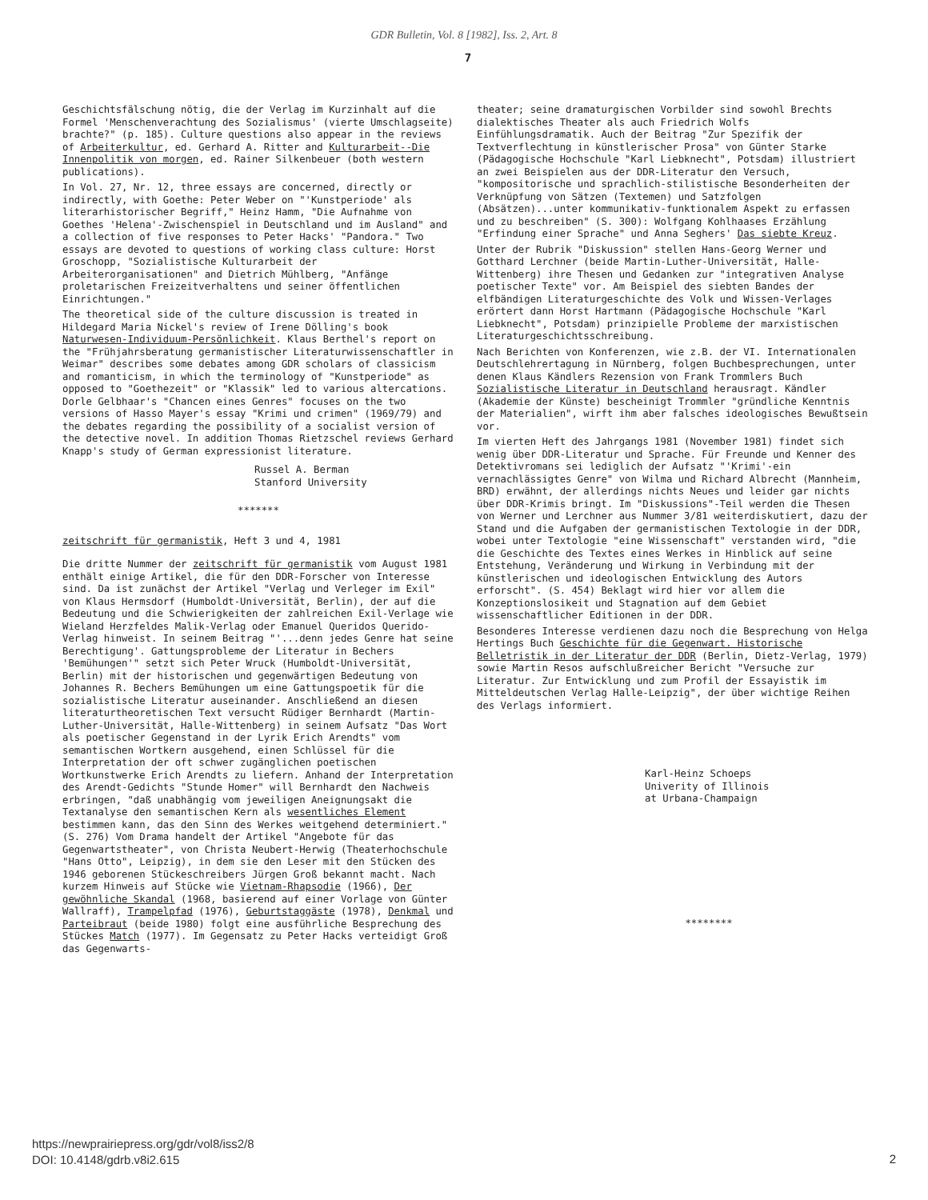GDR Bulletin, Vol. 8 [1982], Iss. 2, Art. 8
7
Geschichtsfälschung nötig, die der Verlag im Kurzinhalt auf die Formel 'Menschenverachtung des Sozialismus' (vierte Umschlagseite) brachte?" (p. 185). Culture questions also appear in the reviews of Arbeiterkultur, ed. Gerhard A. Ritter and Kulturarbeit--Die Innenpolitik von morgen, ed. Rainer Silkenbeuer (both western publications).
In Vol. 27, Nr. 12, three essays are concerned, directly or indirectly, with Goethe: Peter Weber on "'Kunstperiode' als literarhistorischer Begriff," Heinz Hamm, "Die Aufnahme von Goethes 'Helena'-Zwischenspiel in Deutschland und im Ausland" and a collection of five responses to Peter Hacks' "Pandora." Two essays are devoted to questions of working class culture: Horst Groschopp, "Sozialistische Kulturarbeit der Arbeiterorganisationen" and Dietrich Mühlberg, "Anfänge proletarischen Freizeitverhaltens und seiner öffentlichen Einrichtungen."
The theoretical side of the culture discussion is treated in Hildegard Maria Nickel's review of Irene Dölling's book Naturwesen-Individuum-Persönlichkeit. Klaus Berthel's report on the "Frühjahrsberatung germanistischer Literaturwissenschaftler in Weimar" describes some debates among GDR scholars of classicism and romanticism, in which the terminology of "Kunstperiode" as opposed to "Goethezeit" or "Klassik" led to various altercations. Dorle Gelbhaar's "Chancen eines Genres" focuses on the two versions of Hasso Mayer's essay "Krimi und crimen" (1969/79) and the debates regarding the possibility of a socialist version of the detective novel. In addition Thomas Rietzschel reviews Gerhard Knapp's study of German expressionist literature.
Russel A. Berman
Stanford University
*******
zeitschrift für germanistik, Heft 3 und 4, 1981
Die dritte Nummer der zeitschrift für germanistik vom August 1981 enthält einige Artikel, die für den DDR-Forscher von Interesse sind. Da ist zunächst der Artikel "Verlag und Verleger im Exil" von Klaus Hermsdorf (Humboldt-Universität, Berlin), der auf die Bedeutung und die Schwierigkeiten der zahlreichen Exil-Verlage wie Wieland Herzfeldes Malik-Verlag oder Emanuel Queridos Querido-Verlag hinweist. In seinem Beitrag "'...denn jedes Genre hat seine Berechtigung'. Gattungsprobleme der Literatur in Bechers 'Bemühungen'" setzt sich Peter Wruck (Humboldt-Universität, Berlin) mit der historischen und gegenwärtigen Bedeutung von Johannes R. Bechers Bemühungen um eine Gattungspoetik für die sozialistische Literatur auseinander. Anschließend an diesen literaturtheoretischen Text versucht Rüdiger Bernhardt (Martin-Luther-Universität, Halle-Wittenberg) in seinem Aufsatz "Das Wort als poetischer Gegenstand in der Lyrik Erich Arendts" vom semantischen Wortkern ausgehend, einen Schlüssel für die Interpretation der oft schwer zugänglichen poetischen Wortkunstwerke Erich Arendts zu liefern. Anhand der Interpretation des Arendt-Gedichts "Stunde Homer" will Bernhardt den Nachweis erbringen, "daß unabhängig vom jeweiligen Aneignungsakt die Textanalyse den semantischen Kern als wesentliches Element bestimmen kann, das den Sinn des Werkes weitgehend determiniert." (S. 276) Vom Drama handelt der Artikel "Angebote für das Gegenwartstheater", von Christa Neubert-Herwig (Theaterhochschule "Hans Otto", Leipzig), in dem sie den Leser mit den Stücken des 1946 geborenen Stückeschreibers Jürgen Groß bekannt macht. Nach kurzem Hinweis auf Stücke wie Vietnam-Rhapsodie (1966), Der gewöhnliche Skandal (1968, basierend auf einer Vorlage von Günter Wallraff), Trampelpfad (1976), Geburtstaggäste (1978), Denkmal und Parteibraut (beide 1980) folgt eine ausführliche Besprechung des Stückes Match (1977). Im Gegensatz zu Peter Hacks verteidigt Groß das Gegenwarts-
theater; seine dramaturgischen Vorbilder sind sowohl Brechts dialektisches Theater als auch Friedrich Wolfs Einfühlungsdramatik. Auch der Beitrag "Zur Spezifik der Textverflechtung in künstlerischer Prosa" von Günter Starke (Pädagogische Hochschule "Karl Liebknecht", Potsdam) illustriert an zwei Beispielen aus der DDR-Literatur den Versuch, "kompositorische und sprachlich-stilistische Besonderheiten der Verknüpfung von Sätzen (Textemen) und Satzfolgen (Absätzen)...unter kommunikativ-funktionalem Aspekt zu erfassen und zu beschreiben" (S. 300): Wolfgang Kohlhaases Erzählung "Erfindung einer Sprache" und Anna Seghers' Das siebte Kreuz.
Unter der Rubrik "Diskussion" stellen Hans-Georg Werner und Gotthard Lerchner (beide Martin-Luther-Universität, Halle-Wittenberg) ihre Thesen und Gedanken zur "integrativen Analyse poetischer Texte" vor. Am Beispiel des siebten Bandes der elfbändigen Literaturgeschichte des Volk und Wissen-Verlages erörtert dann Horst Hartmann (Pädagogische Hochschule "Karl Liebknecht", Potsdam) prinzipielle Probleme der marxistischen Literaturgeschichtsschreibung.
Nach Berichten von Konferenzen, wie z.B. der VI. Internationalen Deutschlehrertagung in Nürnberg, folgen Buchbesprechungen, unter denen Klaus Kändlers Rezension von Frank Trommlers Buch Sozialistische Literatur in Deutschland herausragt. Kändler (Akademie der Künste) bescheinigt Trommler "gründliche Kenntnis der Materialien", wirft ihm aber falsches ideologisches Bewußtsein vor.
Im vierten Heft des Jahrgangs 1981 (November 1981) findet sich wenig über DDR-Literatur und Sprache. Für Freunde und Kenner des Detektivromans sei lediglich der Aufsatz "'Krimi'-ein vernachlässigtes Genre" von Wilma und Richard Albrecht (Mannheim, BRD) erwähnt, der allerdings nichts Neues und leider gar nichts über DDR-Krimis bringt. Im "Diskussions"-Teil werden die Thesen von Werner und Lerchner aus Nummer 3/81 weiterdiskutiert, dazu der Stand und die Aufgaben der germanistischen Textologie in der DDR, wobei unter Textologie "eine Wissenschaft" verstanden wird, "die die Geschichte des Textes eines Werkes in Hinblick auf seine Entstehung, Veränderung und Wirkung in Verbindung mit der künstlerischen und ideologischen Entwicklung des Autors erforscht". (S. 454) Beklagt wird hier vor allem die Konzeptionslosikeit und Stagnation auf dem Gebiet wissenschaftlicher Editionen in der DDR.
Besonderes Interesse verdienen dazu noch die Besprechung von Helga Hertings Buch Geschichte für die Gegenwart. Historische Belletristik in der Literatur der DDR (Berlin, Dietz-Verlag, 1979) sowie Martin Resos aufschlußreicher Bericht "Versuche zur Literatur. Zur Entwicklung und zum Profil der Essayistik im Mitteldeutschen Verlag Halle-Leipzig", der über wichtige Reihen des Verlags informiert.
Karl-Heinz Schoeps
Univerity of Illinois
at Urbana-Champaign
********
https://newprairiepress.org/gdr/vol8/iss2/8
DOI: 10.4148/gdrb.v8i2.615
2